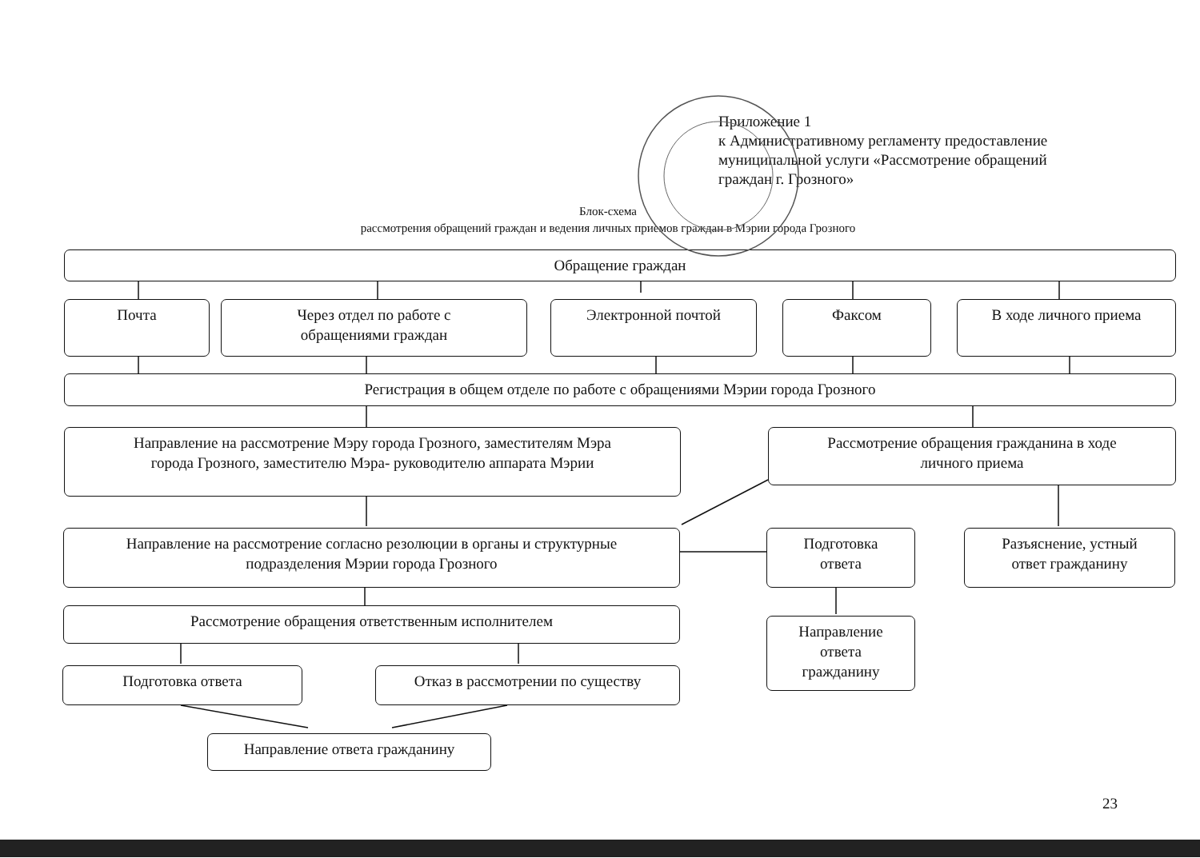Приложение 1
к Административному регламенту предоставление
муниципальной услуги «Рассмотрение обращений
граждан г. Грозного»
Блок-схема
рассмотрения обращений граждан и ведения личных приемов граждан в Мэрии города Грозного
Обращение граждан
Почта
Через отдел по работе с
обращениями граждан
Электронной почтой Факсом В ходе личного приема
Регистрация в общем отделе по работе с обращениями Мэрии города Грозного
Направление на рассмотрение Мэру города Грозного, заместителям Мэра
города Грозного, заместителю Мэра- руководителю аппарата Мэрии
Рассмотрение обращения гражданина в ходе
личного приема
Направление на рассмотрение согласно резолюции в органы и структурные
подразделения Мэрии города Грозного
Подготовка
ответа
Разъяснение, устный
ответ гражданину
Рассмотрение обращения ответственным исполнителем
Направление
ответа
гражданину
Подготовка ответа Отказ в рассмотрении по существу
Направление ответа гражданину
23